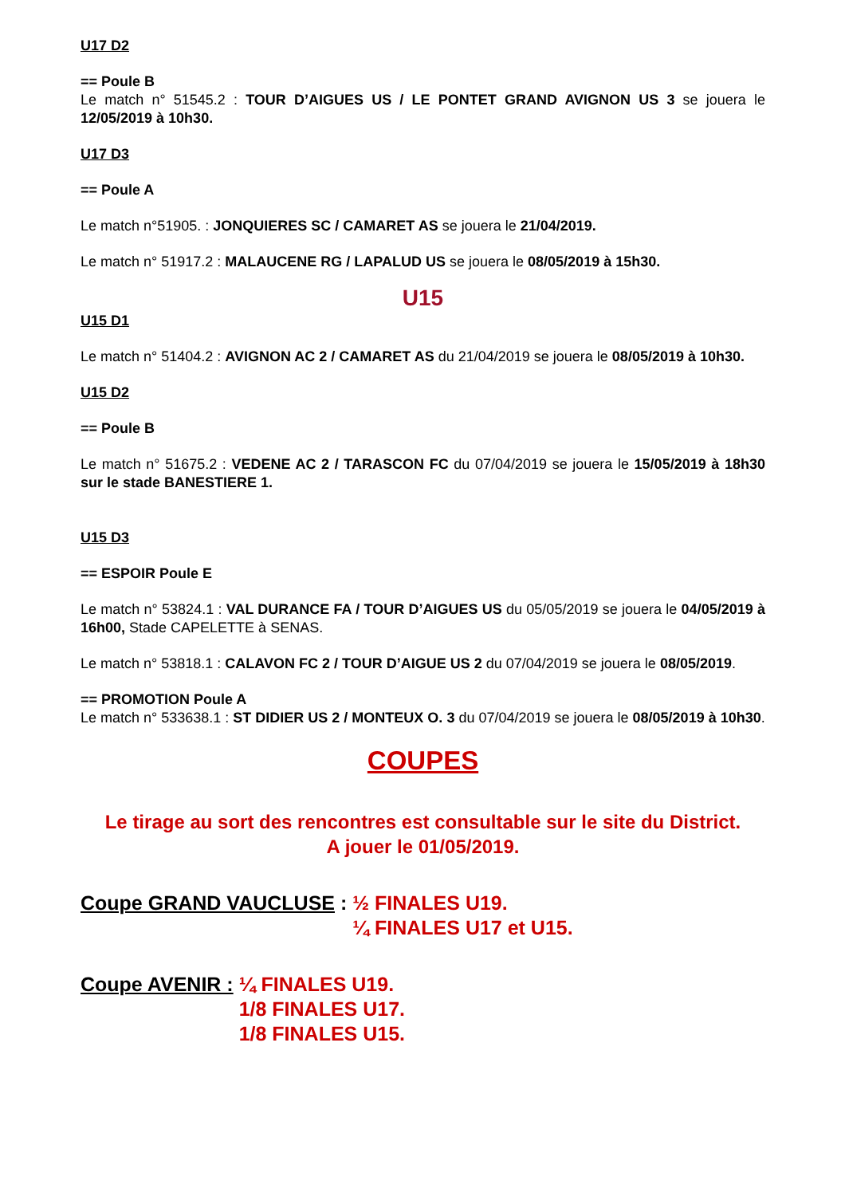U17 D2
== Poule B
Le match n° 51545.2 : TOUR D’AIGUES US / LE PONTET GRAND AVIGNON US 3 se jouera le 12/05/2019 à 10h30.
U17 D3
== Poule A
Le match n°51905. : JONQUIERES SC / CAMARET AS se jouera le 21/04/2019.
Le match n° 51917.2 : MALAUCENE RG / LAPALUD US se jouera le 08/05/2019 à 15h30.
U15
U15 D1
Le match n° 51404.2 : AVIGNON AC 2 / CAMARET AS du 21/04/2019 se jouera le 08/05/2019 à 10h30.
U15 D2
== Poule B
Le match n° 51675.2 : VEDENE AC 2 / TARASCON FC du 07/04/2019 se jouera le 15/05/2019 à 18h30 sur le stade BANESTIERE 1.
U15 D3
== ESPOIR Poule E
Le match n° 53824.1 : VAL DURANCE FA / TOUR D’AIGUES US du 05/05/2019 se jouera le 04/05/2019 à 16h00, Stade CAPELETTE à SENAS.
Le match n° 53818.1 : CALAVON FC 2 / TOUR D’AIGUE US 2 du 07/04/2019 se jouera le 08/05/2019.
== PROMOTION Poule A
Le match n° 533638.1 : ST DIDIER US 2 / MONTEUX O. 3 du 07/04/2019 se jouera le 08/05/2019 à 10h30.
COUPES
Le tirage au sort des rencontres est consultable sur le site du District.
A jouer le 01/05/2019.
Coupe GRAND VAUCLUSE : ½ FINALES U19.
¼ FINALES U17 et U15.
Coupe AVENIR : ¼ FINALES U19.
1/8 FINALES U17.
1/8 FINALES U15.